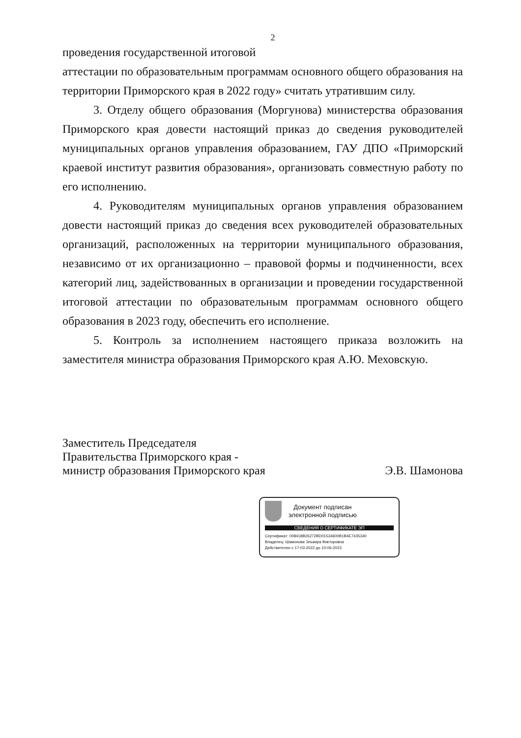2
проведения государственной итоговой
аттестации по образовательным программам основного общего образования на территории Приморского края в 2022 году» считать утратившим силу.
3. Отделу общего образования (Моргунова) министерства образования Приморского края довести настоящий приказ до сведения руководителей муниципальных органов управления образованием, ГАУ ДПО «Приморский краевой институт развития образования», организовать совместную работу по его исполнению.
4. Руководителям муниципальных органов управления образованием довести настоящий приказ до сведения всех руководителей образовательных организаций, расположенных на территории муниципального образования, независимо от их организационно – правовой формы и подчиненности, всех категорий лиц, задействованных в организации и проведении государственной итоговой аттестации по образовательным программам основного общего образования в 2023 году, обеспечить его исполнение.
5. Контроль за исполнением настоящего приказа возложить на заместителя министра образования Приморского края А.Ю. Меховскую.
Заместитель Председателя
Правительства Приморского края -
министр образования Приморского края Э.В. Шамонова
Документ подписан
электронной подписью
СВЕДЕНИЯ О СЕРТИФИКАТЕ ЭП
Сертификат: 008418B26272BD01534600B1B4E7435340
Владелец: Шамонова Эльвира Викторовна
Действителен с 17-03-2022 до 10-06-2023